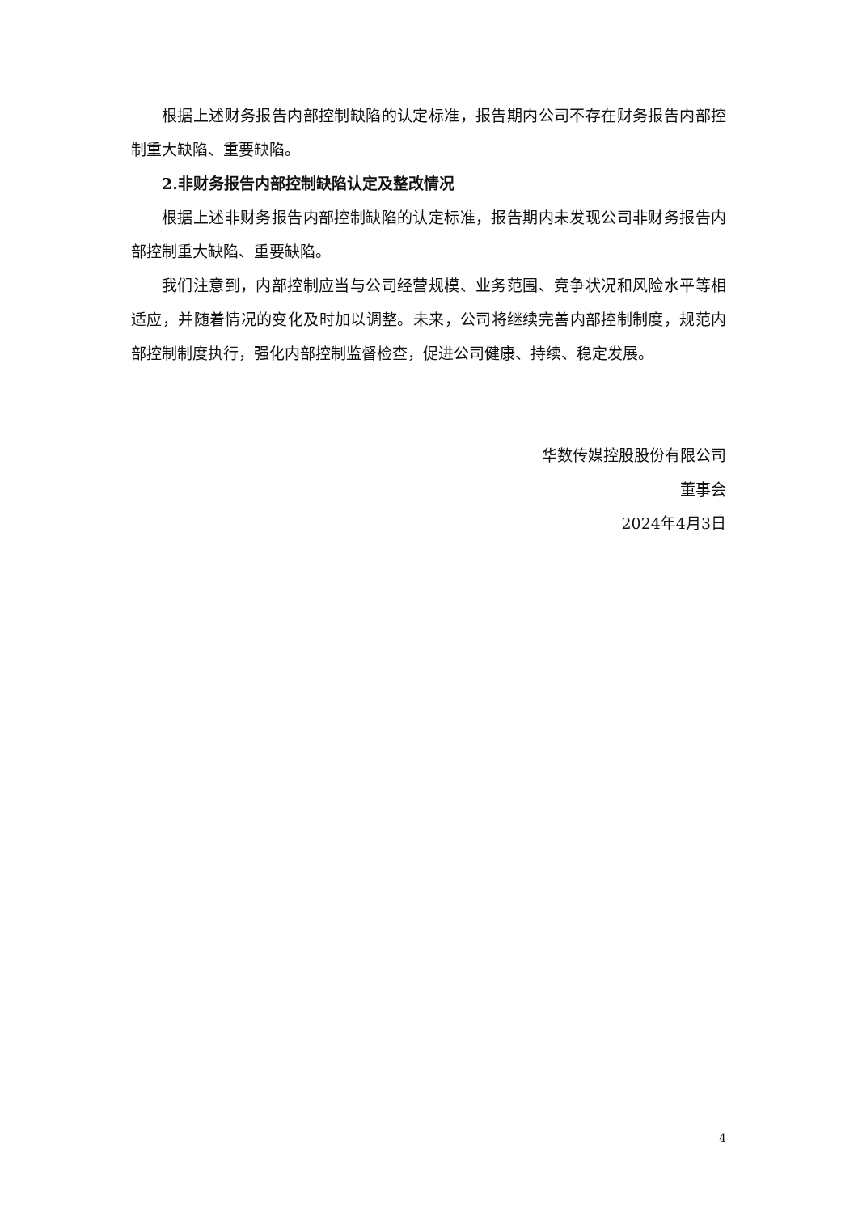根据上述财务报告内部控制缺陷的认定标准，报告期内公司不存在财务报告内部控制重大缺陷、重要缺陷。
2.非财务报告内部控制缺陷认定及整改情况
根据上述非财务报告内部控制缺陷的认定标准，报告期内未发现公司非财务报告内部控制重大缺陷、重要缺陷。
我们注意到，内部控制应当与公司经营规模、业务范围、竞争状况和风险水平等相适应，并随着情况的变化及时加以调整。未来，公司将继续完善内部控制制度，规范内部控制制度执行，强化内部控制监督检查，促进公司健康、持续、稳定发展。
华数传媒控股股份有限公司
董事会
2024年4月3日
4